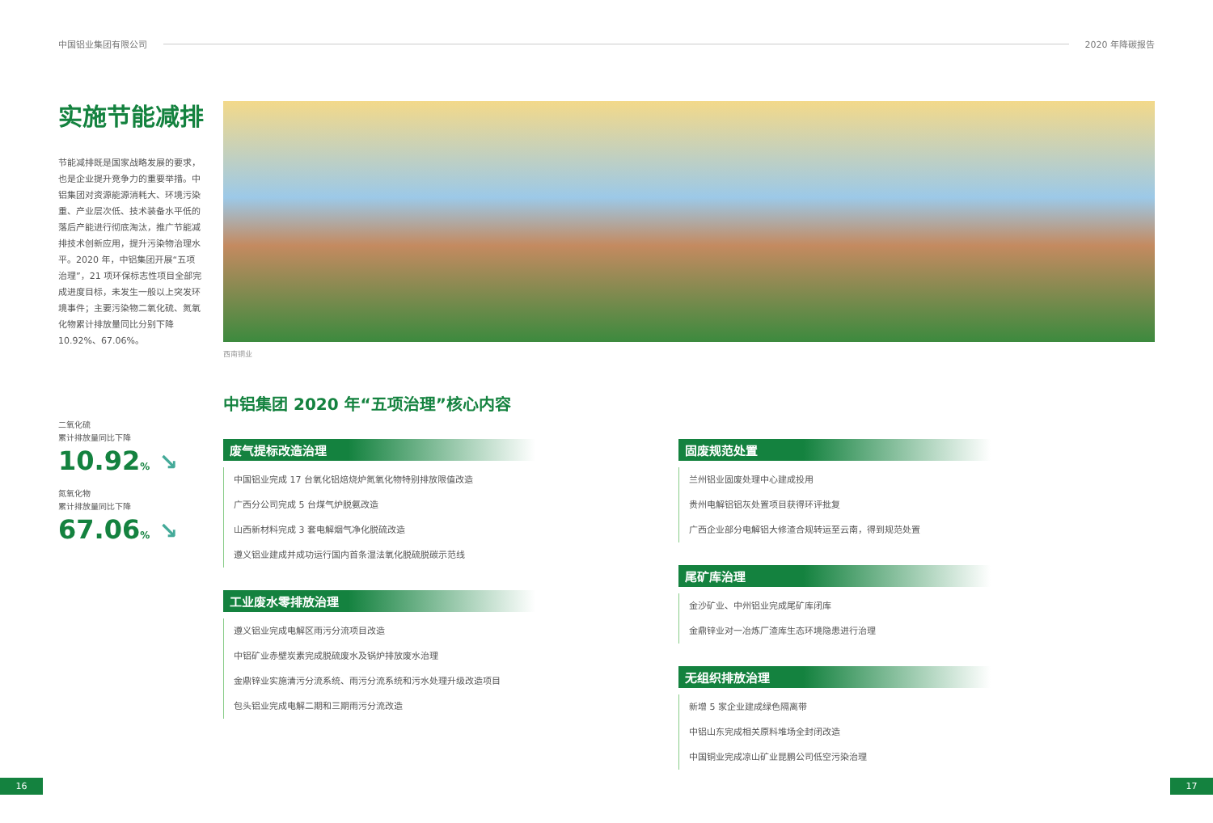中国铝业集团有限公司 2020 年降碳报告
实施节能减排
节能减排既是国家战略发展的要求，也是企业提升竞争力的重要举措。中铝集团对资源能源消耗大、环境污染重、产业层次低、技术装备水平低的落后产能进行彻底淘汰，推广节能减排技术创新应用，提升污染物治理水平。2020 年，中铝集团开展“五项治理”，21 项环保标志性项目全部完成进度目标，未发生一般以上突发环境事件；主要污染物二氧化硫、氮氧化物累计排放量同比分别下降 10.92%、67.06%。
二氧化硫
累计排放量同比下降
10.92% ↘
氮氧化物
累计排放量同比下降
67.06% ↘
西南铜业
中铝集团 2020 年“五项治理”核心内容
废气提标改造治理
中国铝业完成 17 台氧化铝焙烧炉氮氧化物特别排放限值改造
广西分公司完成 5 台煤气炉脱氨改造
山西新材料完成 3 套电解烟气净化脱硫改造
遵义铝业建成并成功运行国内首条湿法氧化脱硫脱碳示范线
工业废水零排放治理
遵义铝业完成电解区雨污分流项目改造
中铝矿业赤壁炭素完成脱硫废水及锅炉排放废水治理
金鼎锌业实施清污分流系统、雨污分流系统和污水处理升级改造项目
包头铝业完成电解二期和三期雨污分流改造
固废规范处置
兰州铝业固废处理中心建成投用
贵州电解铝铝灰处置项目获得环评批复
广西企业部分电解铝大修渣合规转运至云南，得到规范处置
尾矿库治理
金沙矿业、中州铝业完成尾矿库闭库
金鼎锌业对一冶炼厂渣库生态环境隐患进行治理
无组织排放治理
新增 5 家企业建成绿色隔离带
中铝山东完成相关原料堆场全封闭改造
中国铜业完成凉山矿业昆鹏公司低空污染治理
16 17